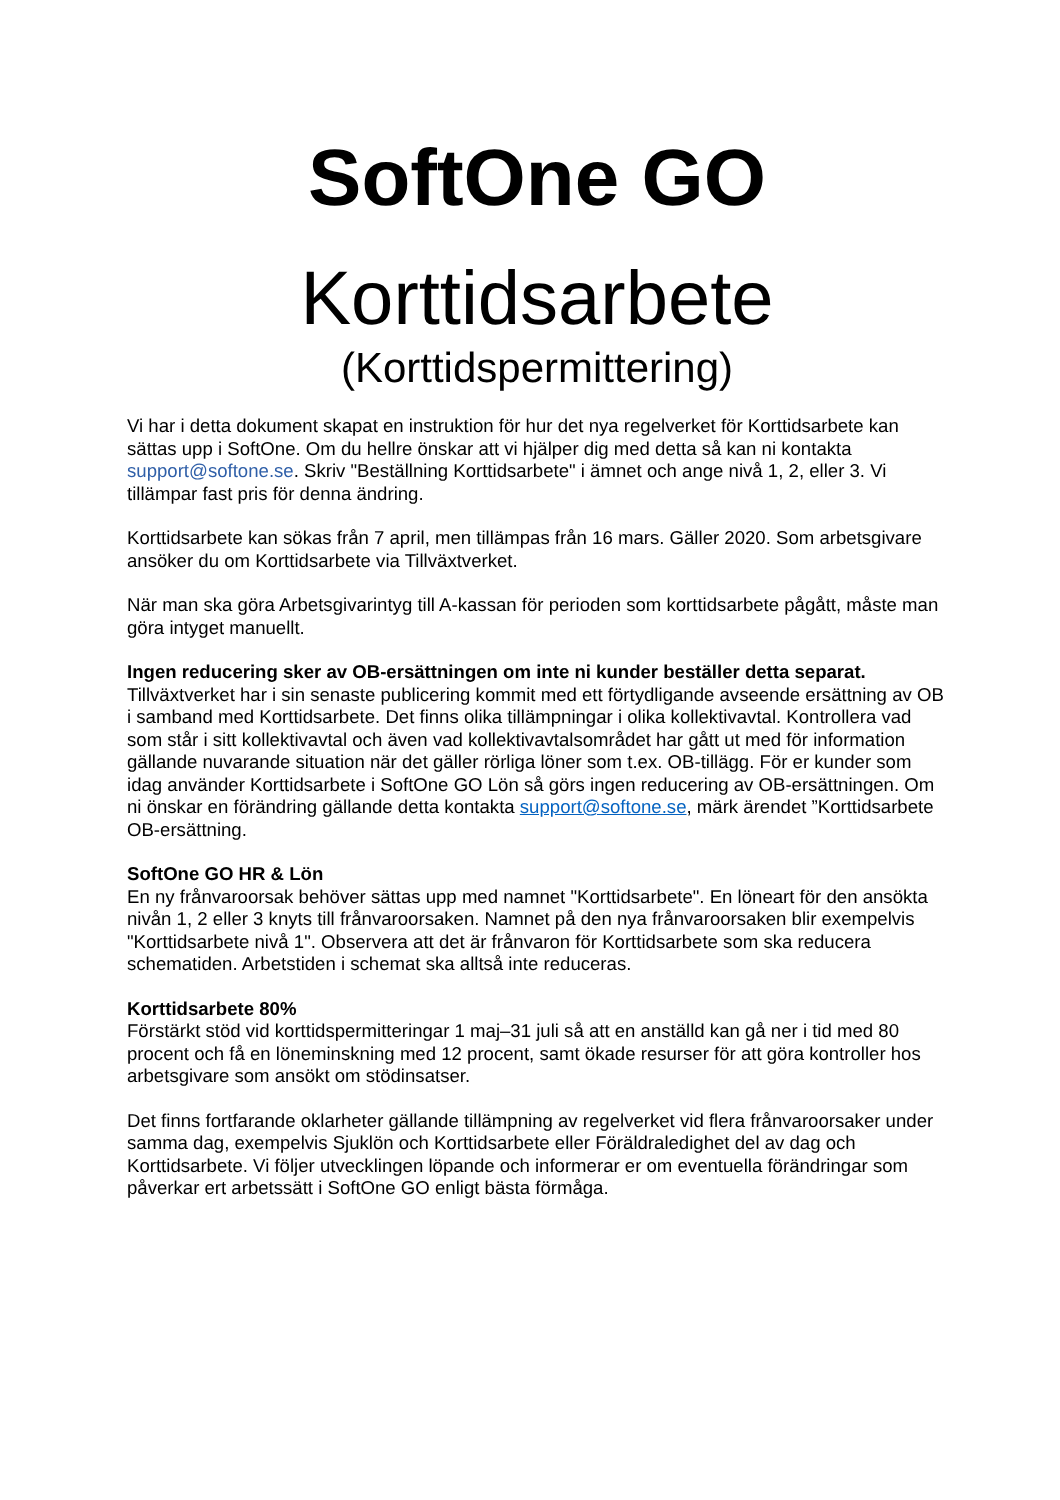SoftOne GO
Korttidsarbete
(Korttidspermittering)
Vi har i detta dokument skapat en instruktion för hur det nya regelverket för Korttidsarbete kan sättas upp i SoftOne. Om du hellre önskar att vi hjälper dig med detta så kan ni kontakta support@softone.se. Skriv "Beställning Korttidsarbete" i ämnet och ange nivå 1, 2, eller 3. Vi tillämpar fast pris för denna ändring.
Korttidsarbete kan sökas från 7 april, men tillämpas från 16 mars. Gäller 2020. Som arbetsgivare ansöker du om Korttidsarbete via Tillväxtverket.
När man ska göra Arbetsgivarintyg till A-kassan för perioden som korttidsarbete pågått, måste man göra intyget manuellt.
Ingen reducering sker av OB-ersättningen om inte ni kunder beställer detta separat.
Tillväxtverket har i sin senaste publicering kommit med ett förtydligande avseende ersättning av OB i samband med Korttidsarbete. Det finns olika tillämpningar i olika kollektivavtal. Kontrollera vad som står i sitt kollektivavtal och även vad kollektivavtalsområdet har gått ut med för information gällande nuvarande situation när det gäller rörliga löner som t.ex. OB-tillägg. För er kunder som idag använder Korttidsarbete i SoftOne GO Lön så görs ingen reducering av OB-ersättningen. Om ni önskar en förändring gällande detta kontakta support@softone.se, märk ärendet ”Korttidsarbete OB-ersättning.
SoftOne GO HR & Lön
En ny frånvaroorsak behöver sättas upp med namnet "Korttidsarbete". En löneart för den ansökta nivån 1, 2 eller 3 knyts till frånvaroorsaken. Namnet på den nya frånvaroorsaken blir exempelvis "Korttidsarbete nivå 1". Observera att det är frånvaron för Korttidsarbete som ska reducera schematiden. Arbetstiden i schemat ska alltså inte reduceras.
Korttidsarbete 80%
Förstärkt stöd vid korttidspermitteringar 1 maj–31 juli så att en anställd kan gå ner i tid med 80 procent och få en löneminskning med 12 procent, samt ökade resurser för att göra kontroller hos arbetsgivare som ansökt om stödinsatser.
Det finns fortfarande oklarheter gällande tillämpning av regelverket vid flera frånvaroorsaker under samma dag, exempelvis Sjuklön och Korttidsarbete eller Föräldraledighet del av dag och Korttidsarbete. Vi följer utvecklingen löpande och informerar er om eventuella förändringar som påverkar ert arbetssätt i SoftOne GO enligt bästa förmåga.